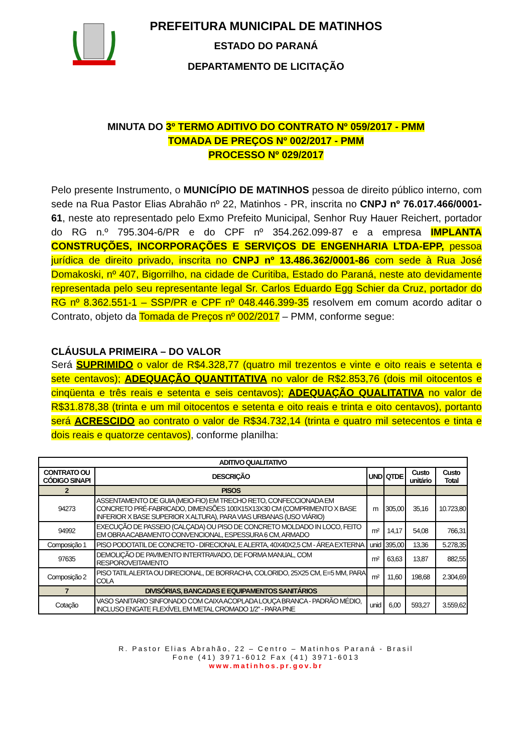PREFEITURA MUNICIPAL DE MATINHOS
ESTADO DO PARANÁ
DEPARTAMENTO DE LICITAÇÃO
MINUTA DO 3º TERMO ADITIVO DO CONTRATO Nº 059/2017 - PMM
TOMADA DE PREÇOS Nº 002/2017 - PMM
PROCESSO Nº 029/2017
Pelo presente Instrumento, o MUNICÍPIO DE MATINHOS pessoa de direito público interno, com sede na Rua Pastor Elias Abrahão nº 22, Matinhos - PR, inscrita no CNPJ nº 76.017.466/0001-61, neste ato representado pelo Exmo Prefeito Municipal, Senhor Ruy Hauer Reichert, portador do RG n.º 795.304-6/PR e do CPF nº 354.262.099-87 e a empresa IMPLANTA CONSTRUÇÕES, INCORPORAÇÕES E SERVIÇOS DE ENGENHARIA LTDA-EPP, pessoa jurídica de direito privado, inscrita no CNPJ nº 13.486.362/0001-86 com sede à Rua José Domakoski, nº 407, Bigorrilho, na cidade de Curitiba, Estado do Paraná, neste ato devidamente representada pelo seu representante legal Sr. Carlos Eduardo Egg Schier da Cruz, portador do RG nº 8.362.551-1 – SSP/PR e CPF nº 048.446.399-35 resolvem em comum acordo aditar o Contrato, objeto da Tomada de Preços nº 002/2017 – PMM, conforme segue:
CLÁUSULA PRIMEIRA – DO VALOR
Será SUPRIMIDO o valor de R$4.328,77 (quatro mil trezentos e vinte e oito reais e setenta e sete centavos); ADEQUAÇÃO QUANTITATIVA no valor de R$2.853,76 (dois mil oitocentos e cinqüenta e três reais e setenta e seis centavos); ADEQUAÇÃO QUALITATIVA no valor de R$31.878,38 (trinta e um mil oitocentos e setenta e oito reais e trinta e oito centavos), portanto será ACRESCIDO ao contrato o valor de R$34.732,14 (trinta e quatro mil setecentos e tinta e dois reais e quatorze centavos), conforme planilha:
| ADITIVO QUALITATIVO | | | | | |
| --- | --- | --- | --- | --- | --- |
| CONTRATO OU CÓDIGO SINAPI | DESCRIÇÃO | UND | QTDE | Custo unitário | Custo Total |
| 2 | PISOS | | | | |
| 94273 | ASSENTAMENTO DE GUIA (MEIO-FIO) EM TRECHO RETO, CONFECCIONADA EM CONCRETO PRÉ-FABRICADO, DIMENSÕES 100X15X13X30 CM (COMPRIMENTO X BASE INFERIOR X BASE SUPERIOR X ALTURA), PARA VIAS URBANAS (USO VIÁRIO) | m | 305,00 | 35,16 | 10.723,80 |
| 94992 | EXECUÇÃO DE PASSEIO (CALÇADA) OU PISO DE CONCRETO MOLDADO IN LOCO, FEITO EM OBRA ACABAMENTO CONVENCIONAL, ESPESSURA 6 CM, ARMADO | m² | 14,17 | 54,08 | 766,31 |
| Composição 1 | PISO PODOTATIL DE CONCRETO - DIRECIONAL E ALERTA, 40X40X2,5 CM - ÁREA EXTERNA | unid | 395,00 | 13,36 | 5.278,35 |
| 97635 | DEMOLIÇÃO DE PAVIMENTO INTERTRAVADO, DE FORMA MANUAL, COM RESPOROVEITAMENTO | m² | 63,63 | 13,87 | 882,55 |
| Composição 2 | PISO TATIL ALERTA OU DIRECIONAL, DE BORRACHA, COLORIDO, 25X25 CM, E=5 MM, PARA COLA | m² | 11,60 | 198,68 | 2.304,69 |
| 7 | DIVISÓRIAS, BANCADAS E EQUIPAMENTOS SANITÁRIOS | | | | |
| Cotação | VASO SANITARIO SINFONADO COM CAIXA ACOPLADA LOUÇA BRANCA - PADRÃO MÉDIO, INCLUSO ENGATE FLEXÍVEL EM METAL CROMADO 1/2" - PARA PNE | unid | 6,00 | 593,27 | 3.559,62 |
R. Pastor Elias Abrahão, 22 – Centro – Matinhos Paraná - Brasil
Fone (41) 3971-6012 Fax (41) 3971-6013
www.matinhos.pr.gov.br